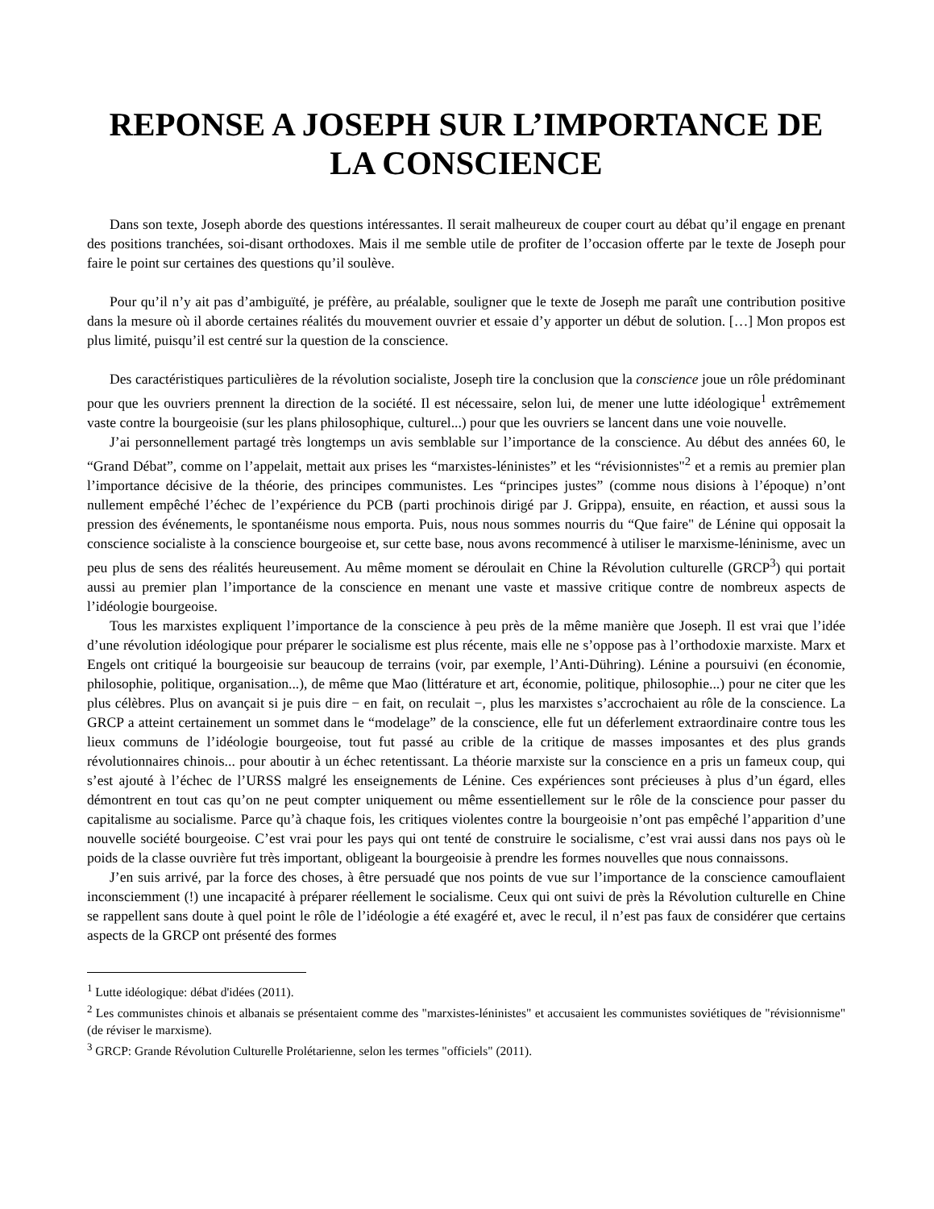REPONSE A JOSEPH SUR L’IMPORTANCE DE LA CONSCIENCE
Dans son texte, Joseph aborde des questions intéressantes. Il serait malheureux de couper court au débat qu’il engage en prenant des positions tranchées, soi-disant orthodoxes. Mais il me semble utile de profiter de l’occasion offerte par le texte de Joseph pour faire le point sur certaines des questions qu’il soulève.
Pour qu’il n’y ait pas d’ambiguïté, je préfère, au préalable, souligner que le texte de Joseph me paraît une contribution positive dans la mesure où il aborde certaines réalités du mouvement ouvrier et essaie d’y apporter un début de solution. […] Mon propos est plus limité, puisqu’il est centré sur la question de la conscience.
Des caractéristiques particulières de la révolution socialiste, Joseph tire la conclusion que la conscience joue un rôle prédominant pour que les ouvriers prennent la direction de la société. Il est nécessaire, selon lui, de mener une lutte idéologique<sup>1</sup> extrêmement vaste contre la bourgeoisie (sur les plans philosophique, culturel...) pour que les ouvriers se lancent dans une voie nouvelle.
J’ai personnellement partagé très longtemps un avis semblable sur l’importance de la conscience. Au début des années 60, le “Grand Débat”, comme on l’appelait, mettait aux prises les “marxistes-léninistes” et les “révisionnistes"<sup>2</sup> et a remis au premier plan l’importance décisive de la théorie, des principes communistes. Les “principes justes” (comme nous disions à l’époque) n’ont nullement empêché l’échec de l’expérience du PCB (parti prochinois dirigé par J. Grippa), ensuite, en réaction, et aussi sous la pression des événements, le spontanéisme nous emporta. Puis, nous nous sommes nourris du “Que faire" de Lénine qui opposait la conscience socialiste à la conscience bourgeoise et, sur cette base, nous avons recommencé à utiliser le marxisme-léninisme, avec un peu plus de sens des réalités heureusement. Au même moment se déroulait en Chine la Révolution culturelle (GRCP<sup>3</sup>) qui portait aussi au premier plan l’importance de la conscience en menant une vaste et massive critique contre de nombreux aspects de l’idéologie bourgeoise.
Tous les marxistes expliquent l’importance de la conscience à peu près de la même manière que Joseph. Il est vrai que l’idée d’une révolution idéologique pour préparer le socialisme est plus récente, mais elle ne s’oppose pas à l’orthodoxie marxiste. Marx et Engels ont critiqué la bourgeoisie sur beaucoup de terrains (voir, par exemple, l’Anti-Dühring). Lénine a poursuivi (en économie, philosophie, politique, organisation...), de même que Mao (littérature et art, économie, politique, philosophie...) pour ne citer que les plus célèbres. Plus on avançait si je puis dire − en fait, on reculait −, plus les marxistes s’accrochaient au rôle de la conscience. La GRCP a atteint certainement un sommet dans le “modelage” de la conscience, elle fut un déferlement extraordinaire contre tous les lieux communs de l’idéologie bourgeoise, tout fut passé au crible de la critique de masses imposantes et des plus grands révolutionnaires chinois... pour aboutir à un échec retentissant. La théorie marxiste sur la conscience en a pris un fameux coup, qui s’est ajouté à l’échec de l’URSS malgré les enseignements de Lénine. Ces expériences sont précieuses à plus d’un égard, elles démontrent en tout cas qu’on ne peut compter uniquement ou même essentiellement sur le rôle de la conscience pour passer du capitalisme au socialisme. Parce qu’à chaque fois, les critiques violentes contre la bourgeoisie n’ont pas empêché l’apparition d’une nouvelle société bourgeoise. C’est vrai pour les pays qui ont tenté de construire le socialisme, c’est vrai aussi dans nos pays où le poids de la classe ouvrière fut très important, obligeant la bourgeoisie à prendre les formes nouvelles que nous connaissons.
J’en suis arrivé, par la force des choses, à être persuadé que nos points de vue sur l’importance de la conscience camouflaient inconsciemment (!) une incapacité à préparer réellement le socialisme. Ceux qui ont suivi de près la Révolution culturelle en Chine se rappellent sans doute à quel point le rôle de l’idéologie a été exagéré et, avec le recul, il n’est pas faux de considérer que certains aspects de la GRCP ont présenté des formes
<sup>1</sup> Lutte idéologique: débat d'idées (2011).
<sup>2</sup> Les communistes chinois et albanais se présentaient comme des "marxistes-léninistes" et accusaient les communistes soviétiques de "révisionnisme" (de réviser le marxisme).
<sup>3</sup> GRCP: Grande Révolution Culturelle Prolétarienne, selon les termes "officiels" (2011).